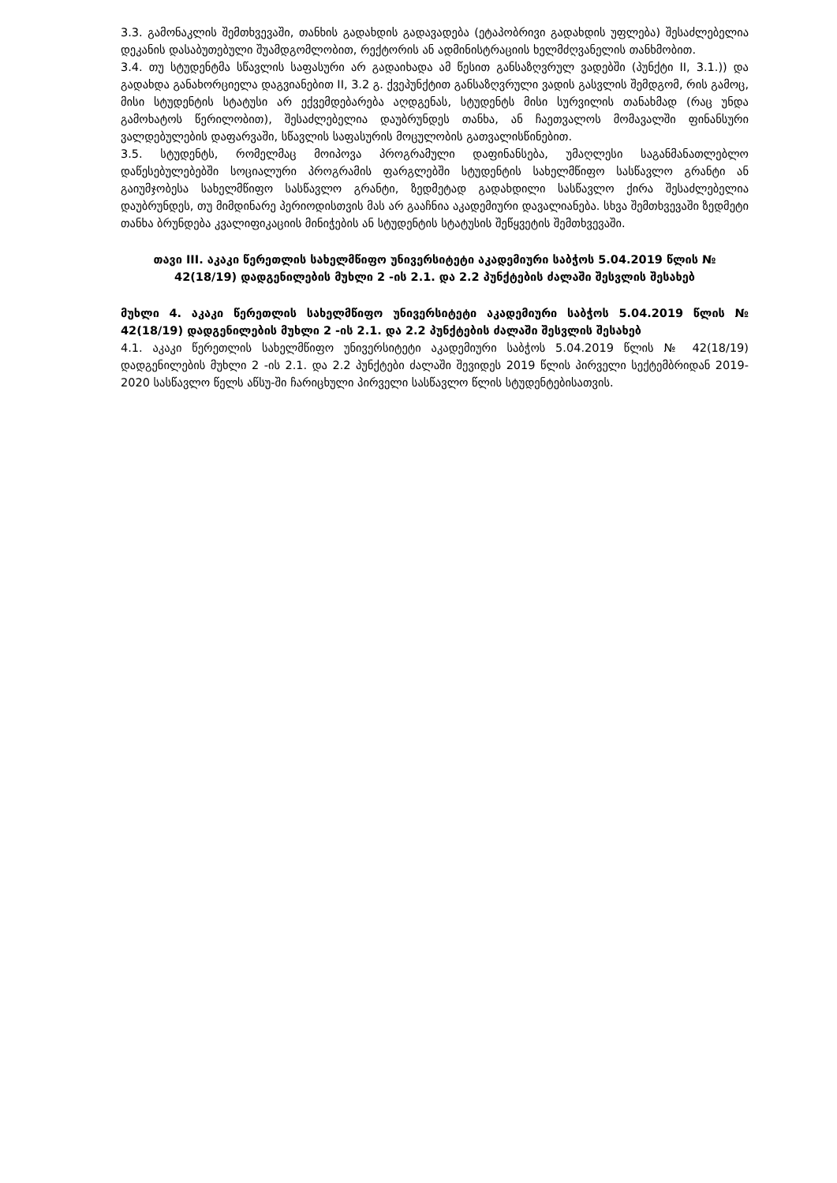3.3. გამონაკლის შემთხვევაში, თანხის გადახდის გადავადება (ეტაპობრივი გადახდის უფლება) შესაძლებელია დეკანის დასაბუთებული შუამდგომლობით, რექტორის ან ადმინისტრაციის ხელმძღვანელის თანხმობით.
3.4. თუ სტუდენტმა სწავლის საფასური არ გადაიხადა ამ წესით განსაზღვრულ ვადებში (პუნქტი II, 3.1.)) და გადახდა განახორციელა დაგვიანებით II, 3.2 გ. ქვეპუნქტით განსაზღვრული ვადის გასვლის შემდგომ, რის გამოც, მისი სტუდენტის სტატუსი არ ექვემდებარება აღდგენას, სტუდენტს მისი სურვილის თანახმად (რაც უნდა გამოხატოს წერილობით), შესაძლებელია დაუბრუნდეს თანხა, ან ჩაეთვალოს მომავალში ფინანსური ვალდებულების დაფარვაში, სწავლის საფასურის მოცულობის გათვალისწინებით.
3.5. სტუდენტს, რომელმაც მოიპოვა პროგრამული დაფინანსება, უმაღლესი საგანმანათლებლო დაწესებულებებში სოციალური პროგრამის ფარგლებში სტუდენტის სახელმწიფო სასწავლო გრანტი ან გაიუმჯობესა სახელმწიფო სასწავლო გრანტი, ზედმეტად გადახდილი სასწავლო ქირა შესაძლებელია დაუბრუნდეს, თუ მიმდინარე პერიოდისთვის მას არ გააჩნია აკადემიური დავალიანება. სხვა შემთხვევაში ზედმეტი თანხა ბრუნდება კვალიფიკაციის მინიჭების ან სტუდენტის სტატუსის შეწყვეტის შემთხვევაში.
თავი III. აკაკი წერეთლის სახელმწიფო უნივერსიტეტი აკადემიური საბჭოს 5.04.2019 წლის № 42(18/19) დადგენილების მუხლი 2 -ის 2.1. და 2.2 პუნქტების ძალაში შესვლის შესახებ
მუხლი 4. აკაკი წერეთლის სახელმწიფო უნივერსიტეტი აკადემიური საბჭოს 5.04.2019 წლის № 42(18/19) დადგენილების მუხლი 2 -ის 2.1. და 2.2 პუნქტების ძალაში შესვლის შესახებ
4.1. აკაკი წერეთლის სახელმწიფო უნივერსიტეტი აკადემიური საბჭოს 5.04.2019 წლის № 42(18/19) დადგენილების მუხლი 2 -ის 2.1. და 2.2 პუნქტები ძალაში შევიდეს 2019 წლის პირველი სექტემბრიდან 2019-2020 სასწავლო წელს აწსუ-ში ჩარიცხული პირველი სასწავლო წლის სტუდენტებისათვის.